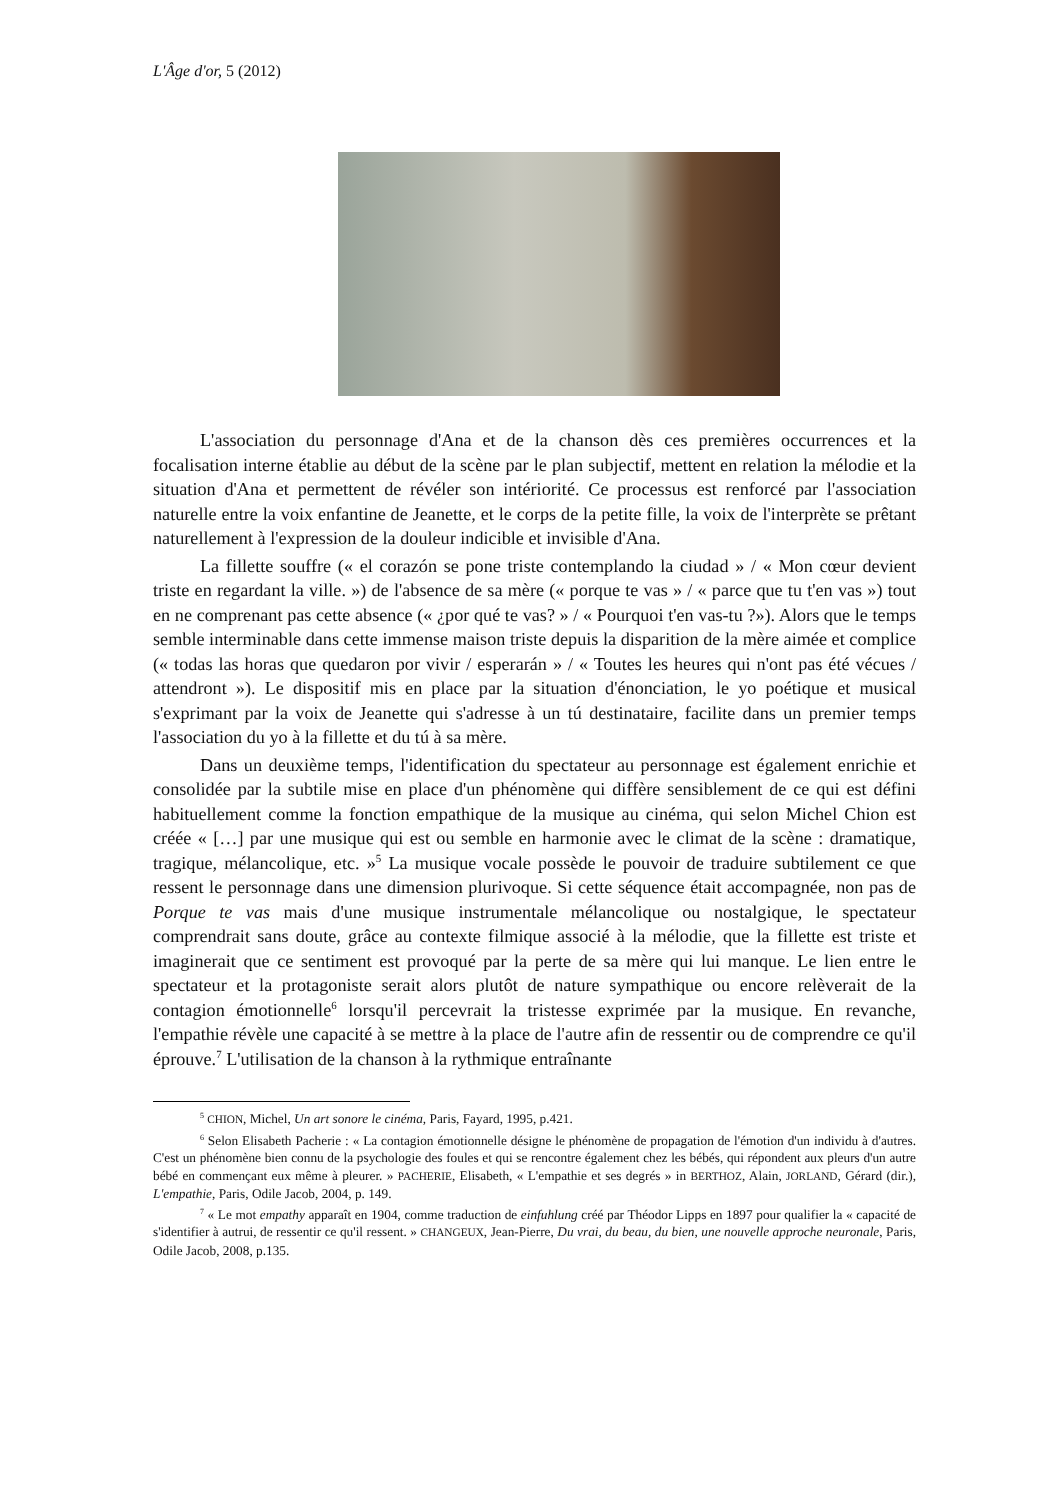L'Âge d'or, 5 (2012)
L'association du personnage d'Ana et de la chanson dès ces premières occurrences et la focalisation interne établie au début de la scène par le plan subjectif, mettent en relation la mélodie et la situation d'Ana et permettent de révéler son intériorité. Ce processus est renforcé par l'association naturelle entre la voix enfantine de Jeanette, et le corps de la petite fille, la voix de l'interprète se prêtant naturellement à l'expression de la douleur indicible et invisible d'Ana.
La fillette souffre (« el corazón se pone triste contemplando la ciudad » / « Mon cœur devient triste en regardant la ville. ») de l'absence de sa mère (« porque te vas » / « parce que tu t'en vas ») tout en ne comprenant pas cette absence (« ¿por qué te vas? » / « Pourquoi t'en vas-tu ?»). Alors que le temps semble interminable dans cette immense maison triste depuis la disparition de la mère aimée et complice (« todas las horas que quedaron por vivir / esperarán » / « Toutes les heures qui n'ont pas été vécues / attendront »). Le dispositif mis en place par la situation d'énonciation, le yo poétique et musical s'exprimant par la voix de Jeanette qui s'adresse à un tú destinataire, facilite dans un premier temps l'association du yo à la fillette et du tú à sa mère.
Dans un deuxième temps, l'identification du spectateur au personnage est également enrichie et consolidée par la subtile mise en place d'un phénomène qui diffère sensiblement de ce qui est défini habituellement comme la fonction empathique de la musique au cinéma, qui selon Michel Chion est créée « […] par une musique qui est ou semble en harmonie avec le climat de la scène : dramatique, tragique, mélancolique, etc. »<sup>5</sup> La musique vocale possède le pouvoir de traduire subtilement ce que ressent le personnage dans une dimension plurivoque. Si cette séquence était accompagnée, non pas de Porque te vas mais d'une musique instrumentale mélancolique ou nostalgique, le spectateur comprendrait sans doute, grâce au contexte filmique associé à la mélodie, que la fillette est triste et imaginerait que ce sentiment est provoqué par la perte de sa mère qui lui manque. Le lien entre le spectateur et la protagoniste serait alors plutôt de nature sympathique ou encore relèverait de la contagion émotionnelle<sup>6</sup> lorsqu'il percevrait la tristesse exprimée par la musique. En revanche, l'empathie révèle une capacité à se mettre à la place de l'autre afin de ressentir ou de comprendre ce qu'il éprouve.<sup>7</sup> L'utilisation de la chanson à la rythmique entraînante
<sup>5</sup> CHION, Michel, Un art sonore le cinéma, Paris, Fayard, 1995, p.421.
<sup>6</sup> Selon Elisabeth Pacherie : « La contagion émotionnelle désigne le phénomène de propagation de l'émotion d'un individu à d'autres. C'est un phénomène bien connu de la psychologie des foules et qui se rencontre également chez les bébés, qui répondent aux pleurs d'un autre bébé en commençant eux même à pleurer. » PACHERIE, Elisabeth, « L'empathie et ses degrés » in BERTHOZ, Alain, JORLAND, Gérard (dir.), L'empathie, Paris, Odile Jacob, 2004, p. 149.
<sup>7</sup> « Le mot empathy apparaît en 1904, comme traduction de einfuhlung créé par Théodor Lipps en 1897 pour qualifier la « capacité de s'identifier à autrui, de ressentir ce qu'il ressent. » CHANGEUX, Jean-Pierre, Du vrai, du beau, du bien, une nouvelle approche neuronale, Paris, Odile Jacob, 2008, p.135.